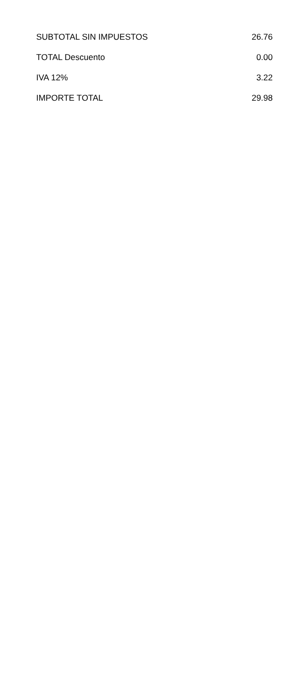| SUBTOTAL SIN IMPUESTOS | 26.76 |
| TOTAL Descuento | 0.00 |
| IVA 12% | 3.22 |
| IMPORTE TOTAL | 29.98 |